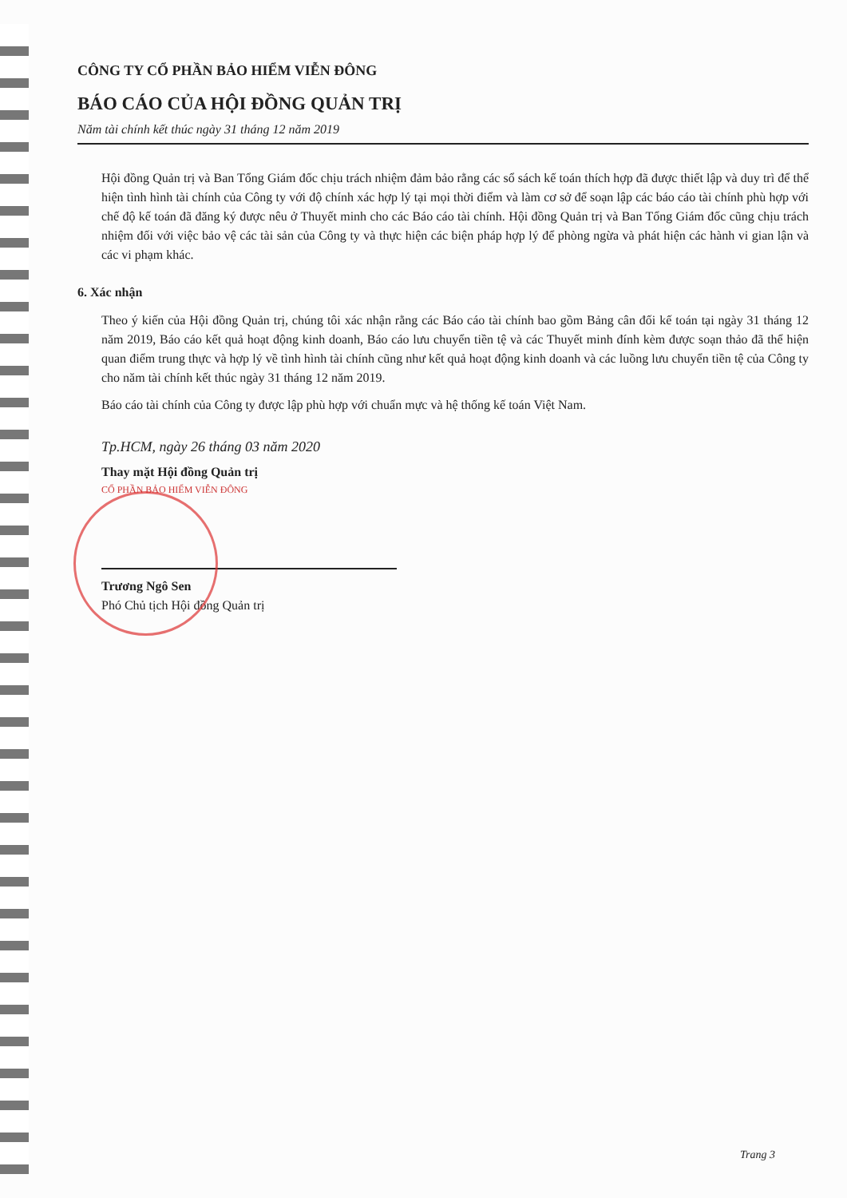CÔNG TY CỔ PHẦN BẢO HIỂM VIỄN ĐÔNG
BÁO CÁO CỦA HỘI ĐỒNG QUẢN TRỊ
Năm tài chính kết thúc ngày 31 tháng 12 năm 2019
Hội đồng Quản trị và Ban Tổng Giám đốc chịu trách nhiệm đảm bảo rằng các sổ sách kế toán thích hợp đã được thiết lập và duy trì để thể hiện tình hình tài chính của Công ty với độ chính xác hợp lý tại mọi thời điểm và làm cơ sở để soạn lập các báo cáo tài chính phù hợp với chế độ kế toán đã đăng ký được nêu ở Thuyết minh cho các Báo cáo tài chính. Hội đồng Quản trị và Ban Tổng Giám đốc cũng chịu trách nhiệm đối với việc bảo vệ các tài sản của Công ty và thực hiện các biện pháp hợp lý để phòng ngừa và phát hiện các hành vi gian lận và các vi phạm khác.
6. Xác nhận
Theo ý kiến của Hội đồng Quản trị, chúng tôi xác nhận rằng các Báo cáo tài chính bao gồm Bảng cân đối kế toán tại ngày 31 tháng 12 năm 2019, Báo cáo kết quả hoạt động kinh doanh, Báo cáo lưu chuyển tiền tệ và các Thuyết minh đính kèm được soạn thảo đã thể hiện quan điểm trung thực và hợp lý về tình hình tài chính cũng như kết quả hoạt động kinh doanh và các luồng lưu chuyển tiền tệ của Công ty cho năm tài chính kết thúc ngày 31 tháng 12 năm 2019.
Báo cáo tài chính của Công ty được lập phù hợp với chuẩn mực và hệ thống kế toán Việt Nam.
Tp.HCM, ngày 26 tháng 03 năm 2020
Thay mặt Hội đồng Quản trị
CỔ PHẦN BẢO HIỂM VIỄN ĐÔNG
Trương Ngô Sen
Phó Chủ tịch Hội đồng Quản trị
Trang 3